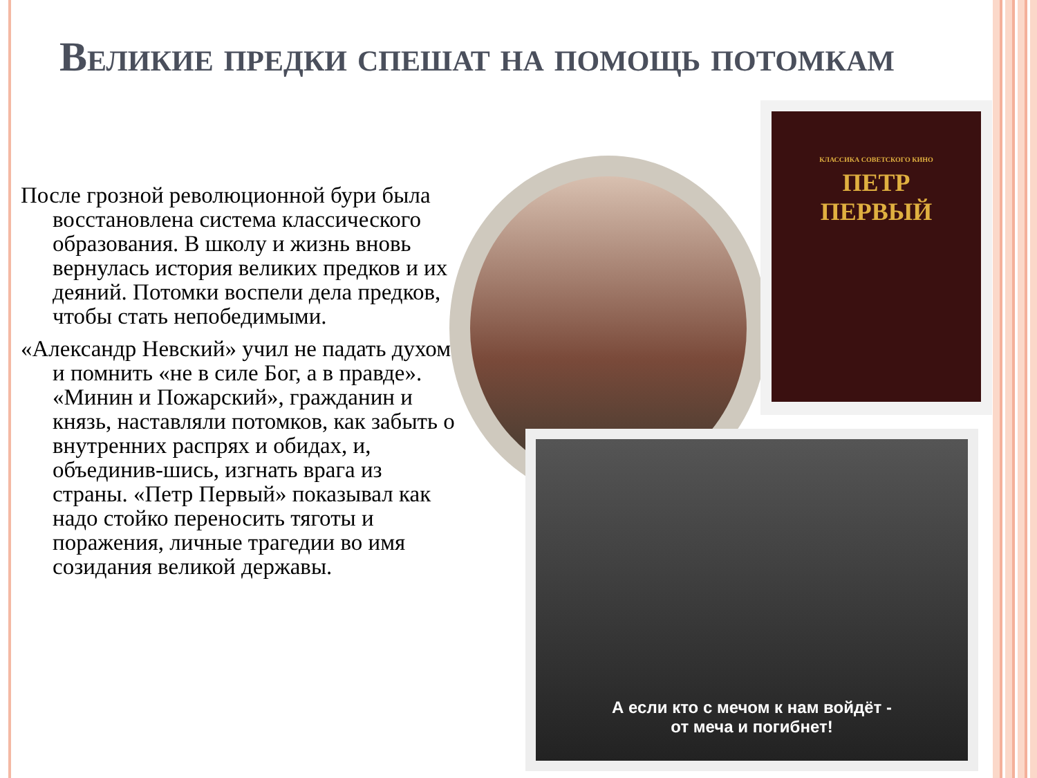Великие предки спешат на помощь потомкам
После грозной революционной бури была восстановлена система классического образования. В школу и жизнь вновь вернулась история великих предков и их деяний. Потомки воспели дела предков, чтобы стать непобедимыми.
«Александр Невский» учил не падать духом и помнить «не в силе Бог, а в правде». «Минин и Пожарский», гражданин и князь, наставляли потомков, как забыть о внутренних распрях и обидах, и, объединив-шись, изгнать врага из страны. «Петр Первый» показывал как надо стойко переносить тяготы и поражения, личные трагедии во имя созидания великой державы.
КЛАССИКА СОВЕТСКОГО КИНО
ПЕТР
ПЕРВЫЙ
А если кто с мечом к нам войдёт -
от меча и погибнет!